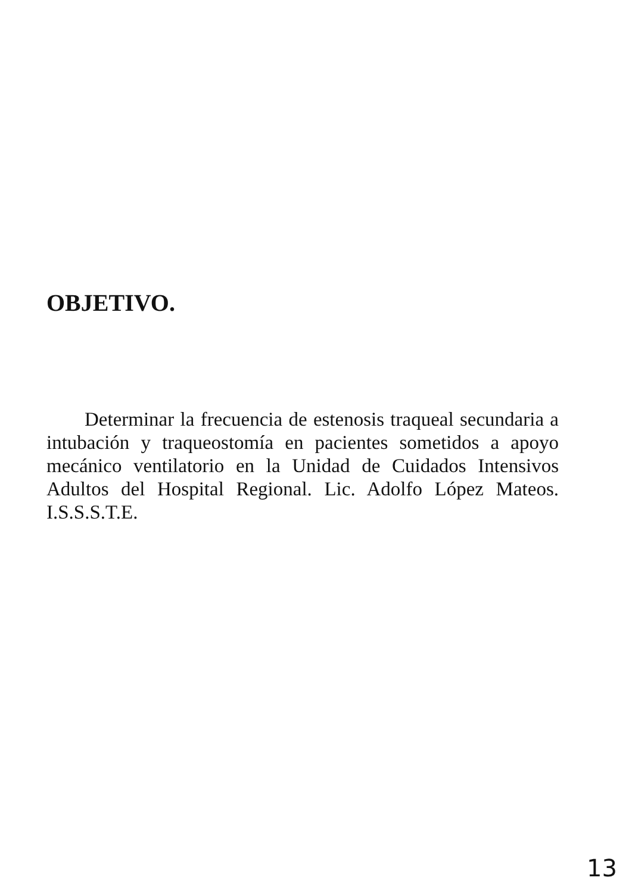OBJETIVO.
Determinar la frecuencia de estenosis traqueal secundaria a intubación y traqueostomía en pacientes sometidos a apoyo mecánico ventilatorio en la Unidad de Cuidados Intensivos Adultos del Hospital Regional. Lic. Adolfo López Mateos. I.S.S.S.T.E.
13